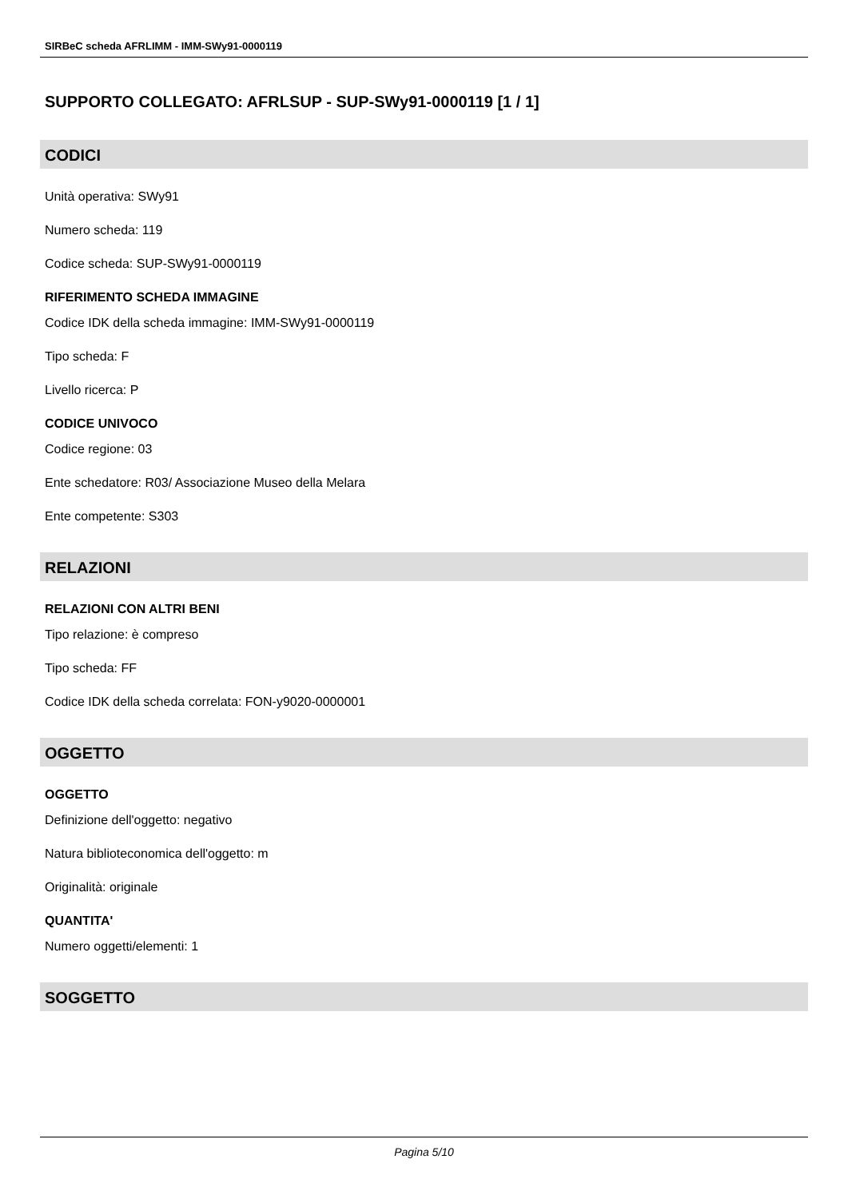SIRBeC scheda AFRLIMM - IMM-SWy91-0000119
SUPPORTO COLLEGATO: AFRLSUP - SUP-SWy91-0000119 [1 / 1]
CODICI
Unità operativa: SWy91
Numero scheda: 119
Codice scheda: SUP-SWy91-0000119
RIFERIMENTO SCHEDA IMMAGINE
Codice IDK della scheda immagine: IMM-SWy91-0000119
Tipo scheda: F
Livello ricerca: P
CODICE UNIVOCO
Codice regione: 03
Ente schedatore: R03/ Associazione Museo della Melara
Ente competente: S303
RELAZIONI
RELAZIONI CON ALTRI BENI
Tipo relazione: è compreso
Tipo scheda: FF
Codice IDK della scheda correlata: FON-y9020-0000001
OGGETTO
OGGETTO
Definizione dell'oggetto: negativo
Natura biblioteconomica dell'oggetto: m
Originalità: originale
QUANTITA'
Numero oggetti/elementi: 1
SOGGETTO
Pagina 5/10